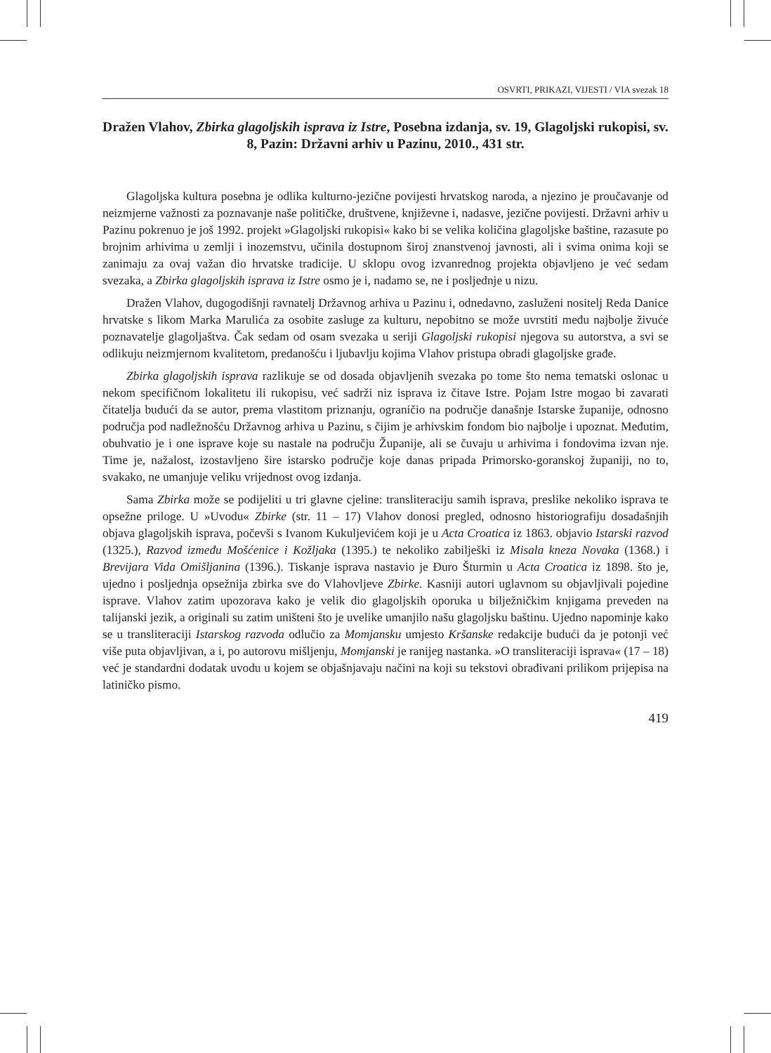OSVRTI, PRIKAZI, VIJESTI / VIA svezak 18
Dražen Vlahov, Zbirka glagoljskih isprava iz Istre, Posebna izdanja, sv. 19, Glagoljski rukopisi, sv. 8, Pazin: Državni arhiv u Pazinu, 2010., 431 str.
Glagoljska kultura posebna je odlika kulturno-jezične povijesti hrvatskog naroda, a njezino je proučavanje od neizmjerne važnosti za poznavanje naše političke, društvene, književne i, nadasve, jezične povijesti. Državni arhiv u Pazinu pokrenuo je još 1992. projekt »Glagoljski rukopisi« kako bi se velika količina glagoljske baštine, razasute po brojnim arhivima u zemlji i inozemstvu, učinila dostupnom široj znanstvenoj javnosti, ali i svima onima koji se zanimaju za ovaj važan dio hrvatske tradicije. U sklopu ovog izvanrednog projekta objavljeno je već sedam svezaka, a Zbirka glagoljskih isprava iz Istre osmo je i, nadamo se, ne i posljednje u nizu.
Dražen Vlahov, dugogodišnji ravnatelj Državnog arhiva u Pazinu i, odnedavno, zasluženi nositelj Reda Danice hrvatske s likom Marka Marulića za osobite zasluge za kulturu, nepobitno se može uvrstiti među najbolje živuće poznavatelje glagoljaštva. Čak sedam od osam svezaka u seriji Glagoljski rukopisi njegova su autorstva, a svi se odlikuju neizmjernom kvalitetom, predanošću i ljubavlju kojima Vlahov pristupa obradi glagoljske građe.
Zbirka glagoljskih isprava razlikuje se od dosada objavljenih svezaka po tome što nema tematski oslonac u nekom specifičnom lokalitetu ili rukopisu, već sadrži niz isprava iz čitave Istre. Pojam Istre mogao bi zavarati čitatelja budući da se autor, prema vlastitom priznanju, ograničio na područje današnje Istarske županije, odnosno područja pod nadležnošću Državnog arhiva u Pazinu, s čijim je arhivskim fondom bio najbolje i upoznat. Međutim, obuhvatio je i one isprave koje su nastale na području Županije, ali se čuvaju u arhivima i fondovima izvan nje. Time je, nažalost, izostavljeno šire istarsko područje koje danas pripada Primorsko-goranskoj županiji, no to, svakako, ne umanjuje veliku vrijednost ovog izdanja.
Sama Zbirka može se podijeliti u tri glavne cjeline: transliteraciju samih isprava, preslike nekoliko isprava te opsežne priloge. U »Uvodu« Zbirke (str. 11 – 17) Vlahov donosi pregled, odnosno historiografiju dosadašnjih objava glagoljskih isprava, počevši s Ivanom Kukuljevićem koji je u Acta Croatica iz 1863. objavio Istarski razvod (1325.), Razvod između Mošćenice i Kožljaka (1395.) te nekoliko zabilješki iz Misala kneza Novaka (1368.) i Brevijara Vida Omišljanina (1396.). Tiskanje isprava nastavio je Đuro Šturmin u Acta Croatica iz 1898. što je, ujedno i posljednja opsežnija zbirka sve do Vlahovljeve Zbirke. Kasniji autori uglavnom su objavljivali pojedine isprave. Vlahov zatim upozorava kako je velik dio glagoljskih oporuka u bilježničkim knjigama preveden na talijanski jezik, a originali su zatim uništeni što je uvelike umanjilo našu glagoljsku baštinu. Ujedno napominje kako se u transliteraciji Istarskog razvoda odlučio za Momjansku umjesto Kršanske redakcije budući da je potonji već više puta objavljivan, a i, po autorovu mišljenju, Momjanski je ranijeg nastanka. »O transliteraciji isprava« (17 – 18) već je standardni dodatak uvodu u kojem se objašnjavaju načini na koji su tekstovi obrađivani prilikom prijepisa na latiničko pismo.
419